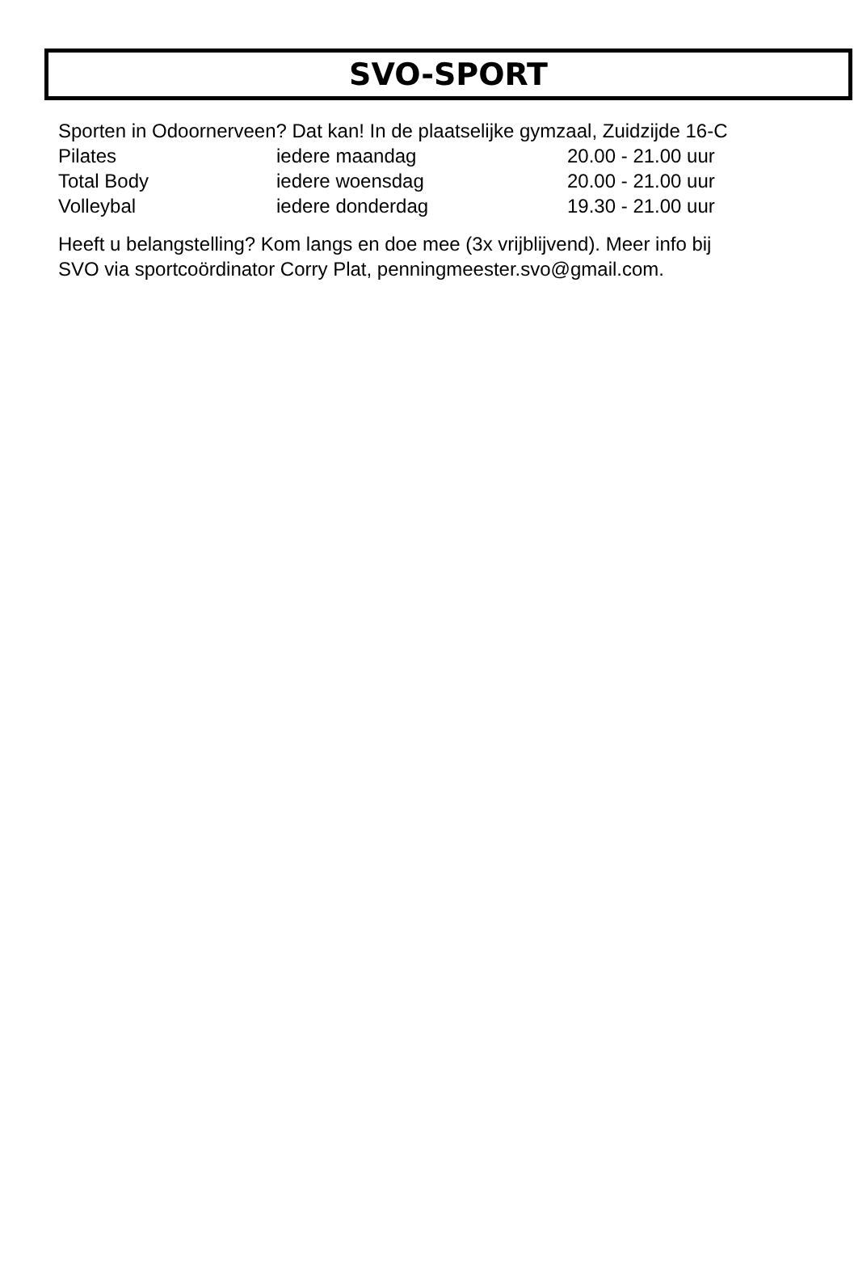SVO-SPORT
Sporten in Odoornerveen? Dat kan! In de plaatselijke gymzaal, Zuidzijde 16-C
| Pilates | iedere maandag | 20.00 - 21.00 uur |
| Total Body | iedere woensdag | 20.00 - 21.00 uur |
| Volleybal | iedere donderdag | 19.30 - 21.00 uur |
Heeft u belangstelling? Kom langs en doe mee (3x vrijblijvend). Meer info bij
SVO via sportcoördinator Corry Plat, penningmeester.svo@gmail.com.